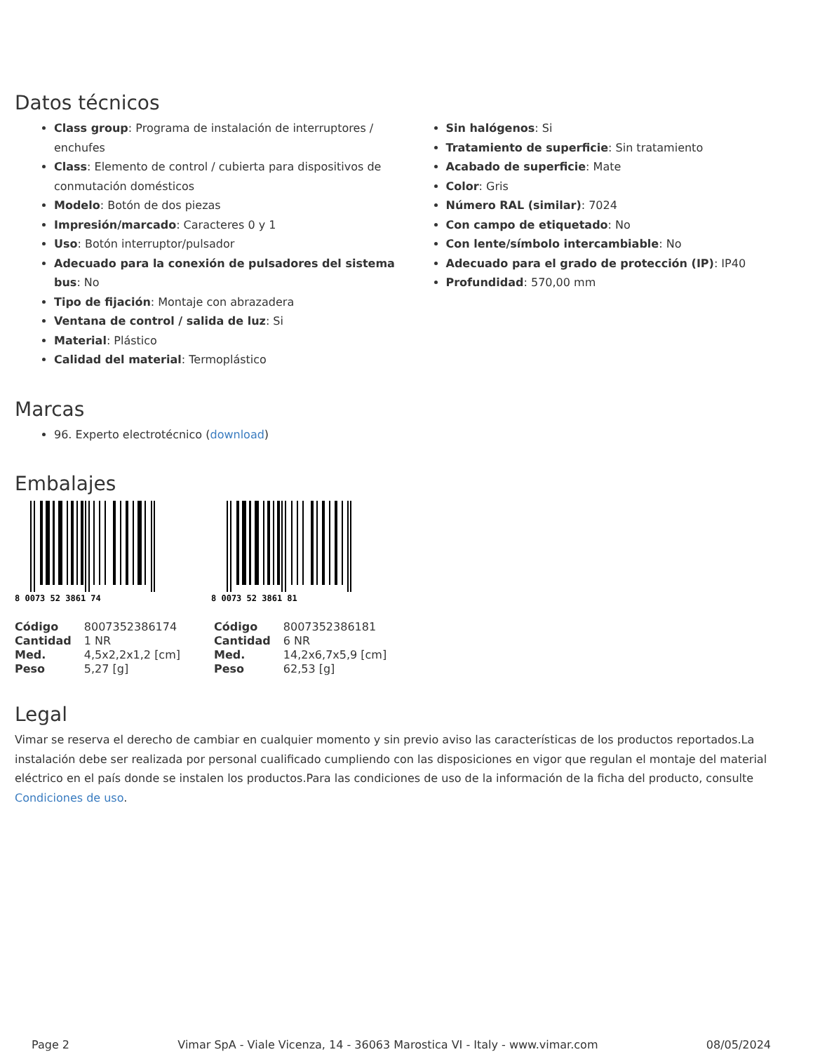Datos técnicos
Class group: Programa de instalación de interruptores / enchufes
Class: Elemento de control / cubierta para dispositivos de conmutación domésticos
Modelo: Botón de dos piezas
Impresión/marcado: Caracteres 0 y 1
Uso: Botón interruptor/pulsador
Adecuado para la conexión de pulsadores del sistema bus: No
Tipo de fijación: Montaje con abrazadera
Ventana de control / salida de luz: Si
Material: Plástico
Calidad del material: Termoplástico
Sin halógenos: Si
Tratamiento de superficie: Sin tratamiento
Acabado de superficie: Mate
Color: Gris
Número RAL (similar): 7024
Con campo de etiquetado: No
Con lente/símbolo intercambiable: No
Adecuado para el grado de protección (IP): IP40
Profundidad: 570,00 mm
Marcas
96. Experto electrotécnico (download)
Embalajes
8 0073 52 3861 74
8 0073 52 3861 81
| Código | 8007352386174 |
| Cantidad | 1 NR |
| Med. | 4,5x2,2x1,2 [cm] |
| Peso | 5,27 [g] |
| Código | 8007352386181 |
| Cantidad | 6 NR |
| Med. | 14,2x6,7x5,9 [cm] |
| Peso | 62,53 [g] |
Legal
Vimar se reserva el derecho de cambiar en cualquier momento y sin previo aviso las características de los productos reportados.La instalación debe ser realizada por personal cualificado cumpliendo con las disposiciones en vigor que regulan el montaje del material eléctrico en el país donde se instalen los productos.Para las condiciones de uso de la información de la ficha del producto, consulte Condiciones de uso.
Page 2 Vimar SpA - Viale Vicenza, 14 - 36063 Marostica VI - Italy - www.vimar.com 08/05/2024